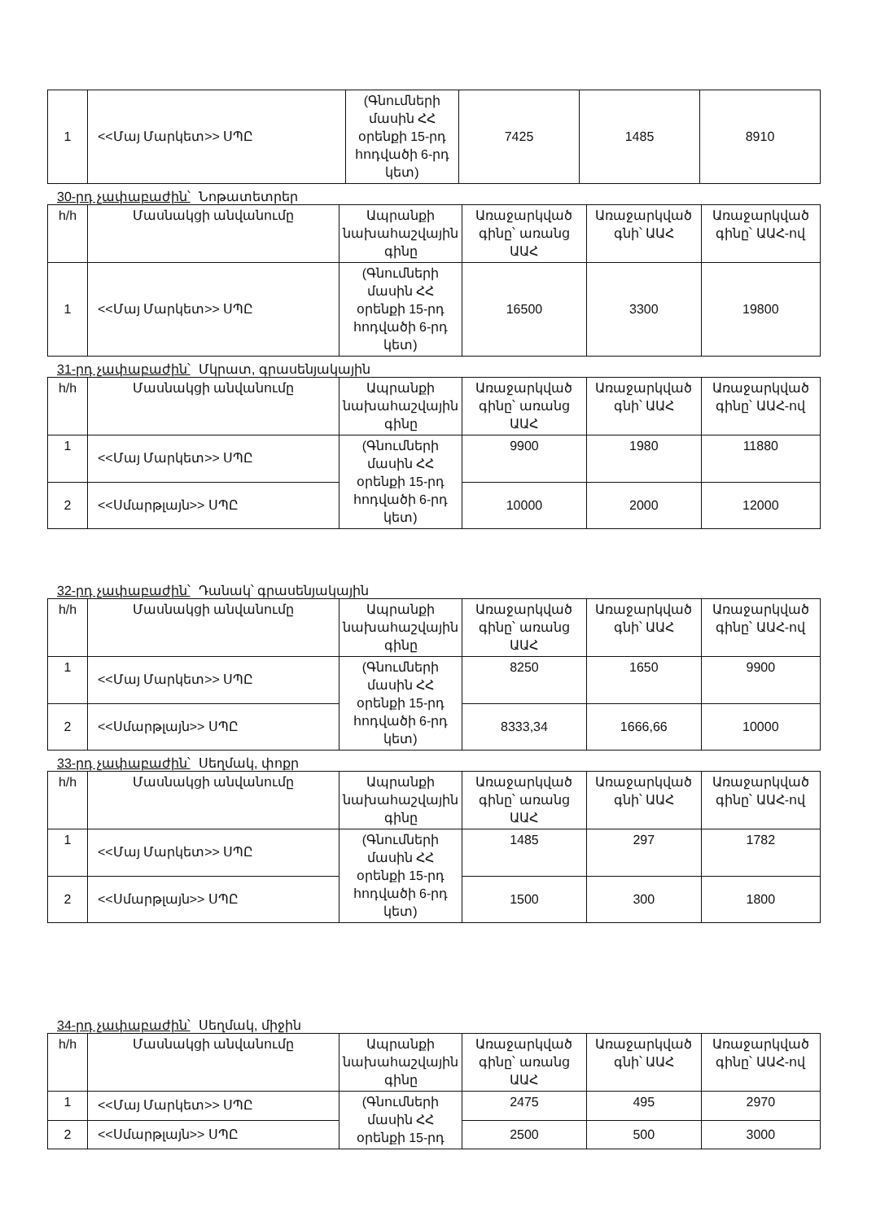| 1 | <<Մայ Մարկետ>> ՍՊԸ | (Գնումների մասին ՀՀ օրենքի 15-րդ հոդվածի 6-րդ կետ) | 7425 | 1485 | 8910 |
30-րդ չափաբաժին՝ Նոթատետրեր
| h/h | Մասնակցի անվանումը | Ապրանքի նախահաշվային գինը | Առաջարկված գինը՝ առանց ԱԱՀ | Առաջարկված գնի՝ ԱԱՀ | Առաջարկված գինը՝ ԱԱՀ-ով |
| --- | --- | --- | --- | --- | --- |
| 1 | <<Մայ Մարկետ>> ՍՊԸ | (Գնումների մասին ՀՀ օրենքի 15-րդ հոդվածի 6-րդ կետ) | 16500 | 3300 | 19800 |
31-րդ չափաբաժին՝ Մկրատ, գրասենյակային
| h/h | Մասնակցի անվանումը | Ապրանքի նախահաշվային գինը | Առաջարկված գինը՝ առանց ԱԱՀ | Առաջարկված գնի՝ ԱԱՀ | Առաջարկված գինը՝ ԱԱՀ-ով |
| --- | --- | --- | --- | --- | --- |
| 1 | <<Մայ Մարկետ>> ՍՊԸ | (Գնումների մասին ՀՀ օրենքի 15-րդ հոդվածի 6-րդ կետ) | 9900 | 1980 | 11880 |
| 2 | <<Սմարթլայն>> ՍՊԸ | | 10000 | 2000 | 12000 |
32-րդ չափաբաժին՝ Դանակ՝ գրասենյակային
| h/h | Մասնակցի անվանումը | Ապրանքի նախահաշվային գինը | Առաջարկված գինը՝ առանց ԱԱՀ | Առաջարկված գնի՝ ԱԱՀ | Առաջարկված գինը՝ ԱԱՀ-ով |
| --- | --- | --- | --- | --- | --- |
| 1 | <<Մայ Մարկետ>> ՍՊԸ | (Գնումների մասին ՀՀ օրենքի 15-րդ հոդվածի 6-րդ կետ) | 8250 | 1650 | 9900 |
| 2 | <<Սմարթլայն>> ՍՊԸ | | 8333,34 | 1666,66 | 10000 |
33-րդ չափաբաժին՝ Սեղմակ, փոքր
| h/h | Մասնակցի անվանումը | Ապրանքի նախահաշվային գինը | Առաջարկված գինը՝ առանց ԱԱՀ | Առաջարկված գնի՝ ԱԱՀ | Առաջարկված գինը՝ ԱԱՀ-ով |
| --- | --- | --- | --- | --- | --- |
| 1 | <<Մայ Մարկետ>> ՍՊԸ | (Գնումների մասին ՀՀ օրենքի 15-րդ հոդվածի 6-րդ կետ) | 1485 | 297 | 1782 |
| 2 | <<Սմարթլայն>> ՍՊԸ | | 1500 | 300 | 1800 |
34-րդ չափաբաժին՝ Սեղմակ, միջին
| h/h | Մասնակցի անվանումը | Ապրանքի նախահաշվային գինը | Առաջարկված գինը՝ առանց ԱԱՀ | Առաջարկված գնի՝ ԱԱՀ | Առաջարկված գինը՝ ԱԱՀ-ով |
| --- | --- | --- | --- | --- | --- |
| 1 | <<Մայ Մարկետ>> ՍՊԸ | (Գնումների մասին ՀՀ օրենքի 15-րդ | 2475 | 495 | 2970 |
| 2 | <<Սմարթլայն>> ՍՊԸ | | 2500 | 500 | 3000 |